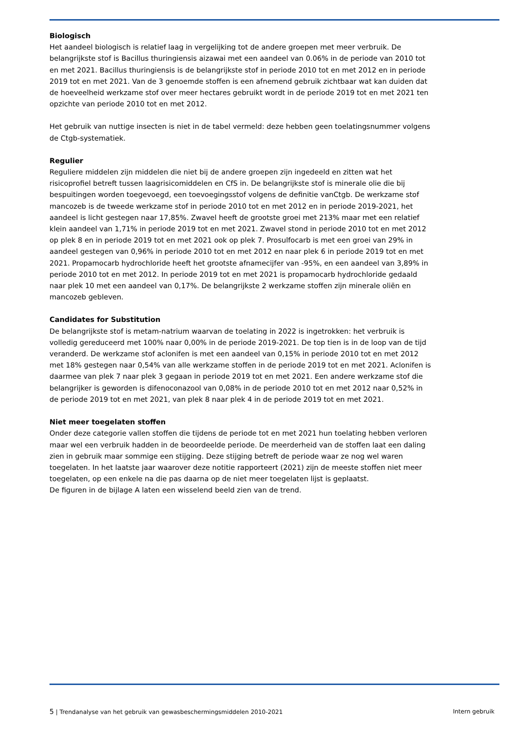Biologisch
Het aandeel biologisch is relatief laag in vergelijking tot de andere groepen met meer verbruik. De belangrijkste stof is Bacillus thuringiensis aizawai met een aandeel van 0.06% in de periode van 2010 tot en met 2021. Bacillus thuringiensis is de belangrijkste stof in periode 2010 tot en met 2012 en in periode 2019 tot en met 2021. Van de 3 genoemde stoffen is een afnemend gebruik zichtbaar wat kan duiden dat de hoeveelheid werkzame stof over meer hectares gebruikt wordt in de periode 2019 tot en met 2021 ten opzichte van periode 2010 tot en met 2012.
Het gebruik van nuttige insecten is niet in de tabel vermeld: deze hebben geen toelatingsnummer volgens de Ctgb-systematiek.
Regulier
Reguliere middelen zijn middelen die niet bij de andere groepen zijn ingedeeld en zitten wat het risicoprofiel betreft tussen laagrisicomiddelen en CfS in. De belangrijkste stof is minerale olie die bij bespuitingen worden toegevoegd, een toevoegingsstof volgens de definitie vanCtgb. De werkzame stof mancozeb is de tweede werkzame stof in periode 2010 tot en met 2012 en in periode 2019-2021, het aandeel is licht gestegen naar 17,85%. Zwavel heeft de grootste groei met 213% maar met een relatief klein aandeel van 1,71% in periode 2019 tot en met 2021. Zwavel stond in periode 2010 tot en met 2012 op plek 8 en in periode 2019 tot en met 2021 ook op plek 7. Prosulfocarb is met een groei van 29% in aandeel gestegen van 0,96% in periode 2010 tot en met 2012 en naar plek 6 in periode 2019 tot en met 2021. Propamocarb hydrochloride heeft het grootste afnamecijfer van -95%, en een aandeel van 3,89% in periode 2010 tot en met 2012. In periode 2019 tot en met 2021 is propamocarb hydrochloride gedaald naar plek 10 met een aandeel van 0,17%. De belangrijkste 2 werkzame stoffen zijn minerale oliën en mancozeb gebleven.
Candidates for Substitution
De belangrijkste stof is metam-natrium waarvan de toelating in 2022 is ingetrokken: het verbruik is volledig gereduceerd met 100% naar 0,00% in de periode 2019-2021. De top tien is in de loop van de tijd veranderd. De werkzame stof aclonifen is met een aandeel van 0,15% in periode 2010 tot en met 2012 met 18% gestegen naar 0,54% van alle werkzame stoffen in de periode 2019 tot en met 2021. Aclonifen is daarmee van plek 7 naar plek 3 gegaan in periode 2019 tot en met 2021. Een andere werkzame stof die belangrijker is geworden is difenoconazool van 0,08% in de periode 2010 tot en met 2012 naar 0,52% in de periode 2019 tot en met 2021, van plek 8 naar plek 4 in de periode 2019 tot en met 2021.
Niet meer toegelaten stoffen
Onder deze categorie vallen stoffen die tijdens de periode tot en met 2021 hun toelating hebben verloren maar wel een verbruik hadden in de beoordeelde periode. De meerderheid van de stoffen laat een daling zien in gebruik maar sommige een stijging. Deze stijging betreft de periode waar ze nog wel waren toegelaten. In het laatste jaar waarover deze notitie rapporteert (2021) zijn de meeste stoffen niet meer toegelaten, op een enkele na die pas daarna op de niet meer toegelaten lijst is geplaatst.
De figuren in de bijlage A laten een wisselend beeld zien van de trend.
5 | Trendanalyse van het gebruik van gewasbeschermingsmiddelen 2010-2021 Intern gebruik